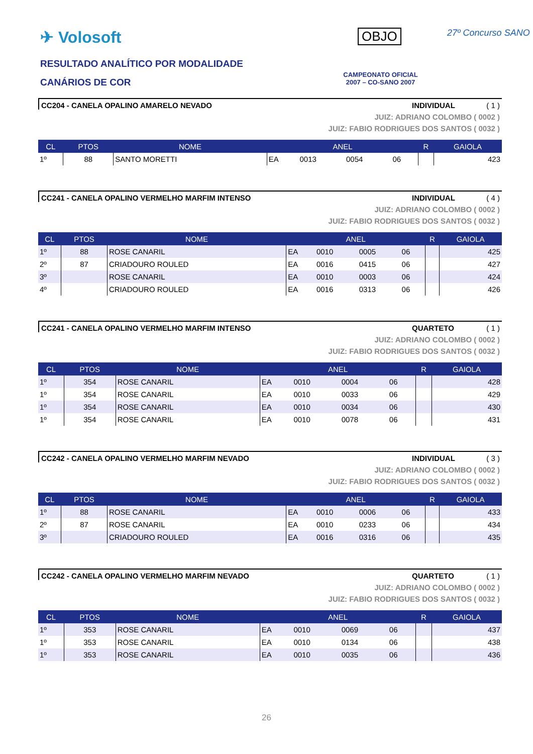✈ Volosoft
RESULTADO ANALÍTICO POR MODALIDADE
CANÁRIOS DE COR
OBJO 27º Concurso SANO
CAMPEONATO OFICIAL
2007 – CO-SANO 2007
CC204 - CANELA OPALINO AMARELO NEVADO INDIVIDUAL ( 1 )
JUIZ: ADRIANO COLOMBO ( 0002 )
JUIZ: FABIO RODRIGUES DOS SANTOS ( 0032 )
| CL | PTOS | NOME | ANEL | | | | R | GAIOLA |
| --- | --- | --- | --- | --- | --- | --- | --- | --- |
| 1º | 88 | SANTO MORETTI | EA | 0013 | 0054 | 06 | | 423 |
CC241 - CANELA OPALINO VERMELHO MARFIM INTENSO INDIVIDUAL ( 4 )
JUIZ: ADRIANO COLOMBO ( 0002 )
JUIZ: FABIO RODRIGUES DOS SANTOS ( 0032 )
| CL | PTOS | NOME | ANEL | | | | R | GAIOLA |
| --- | --- | --- | --- | --- | --- | --- | --- | --- |
| 1º | 88 | ROSE CANARIL | EA | 0010 | 0005 | 06 | | 425 |
| 2º | 87 | CRIADOURO ROULED | EA | 0016 | 0415 | 06 | | 427 |
| 3º | | ROSE CANARIL | EA | 0010 | 0003 | 06 | | 424 |
| 4º | | CRIADOURO ROULED | EA | 0016 | 0313 | 06 | | 426 |
CC241 - CANELA OPALINO VERMELHO MARFIM INTENSO QUARTETO ( 1 )
JUIZ: ADRIANO COLOMBO ( 0002 )
JUIZ: FABIO RODRIGUES DOS SANTOS ( 0032 )
| CL | PTOS | NOME | ANEL | | | | R | GAIOLA |
| --- | --- | --- | --- | --- | --- | --- | --- | --- |
| 1º | 354 | ROSE CANARIL | EA | 0010 | 0004 | 06 | | 428 |
| 1º | 354 | ROSE CANARIL | EA | 0010 | 0033 | 06 | | 429 |
| 1º | 354 | ROSE CANARIL | EA | 0010 | 0034 | 06 | | 430 |
| 1º | 354 | ROSE CANARIL | EA | 0010 | 0078 | 06 | | 431 |
CC242 - CANELA OPALINO VERMELHO MARFIM NEVADO INDIVIDUAL ( 3 )
JUIZ: ADRIANO COLOMBO ( 0002 )
JUIZ: FABIO RODRIGUES DOS SANTOS ( 0032 )
| CL | PTOS | NOME | ANEL | | | | R | GAIOLA |
| --- | --- | --- | --- | --- | --- | --- | --- | --- |
| 1º | 88 | ROSE CANARIL | EA | 0010 | 0006 | 06 | | 433 |
| 2º | 87 | ROSE CANARIL | EA | 0010 | 0233 | 06 | | 434 |
| 3º | | CRIADOURO ROULED | EA | 0016 | 0316 | 06 | | 435 |
CC242 - CANELA OPALINO VERMELHO MARFIM NEVADO QUARTETO ( 1 )
JUIZ: ADRIANO COLOMBO ( 0002 )
JUIZ: FABIO RODRIGUES DOS SANTOS ( 0032 )
| CL | PTOS | NOME | ANEL | | | | R | GAIOLA |
| --- | --- | --- | --- | --- | --- | --- | --- | --- |
| 1º | 353 | ROSE CANARIL | EA | 0010 | 0069 | 06 | | 437 |
| 1º | 353 | ROSE CANARIL | EA | 0010 | 0134 | 06 | | 438 |
| 1º | 353 | ROSE CANARIL | EA | 0010 | 0035 | 06 | | 436 |
26